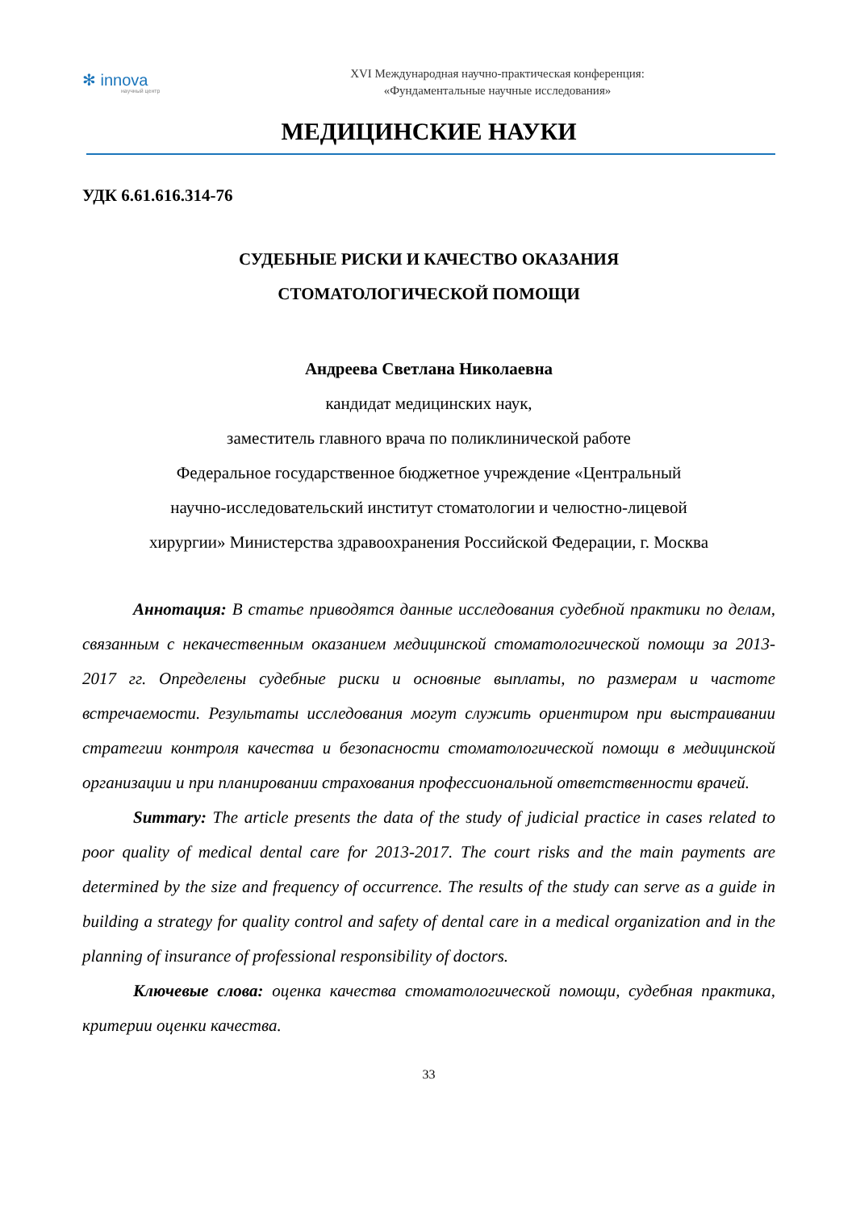✻ innova
научный центр
XVI Международная научно-практическая конференция:
«Фундаментальные научные исследования»
МЕДИЦИНСКИЕ НАУКИ
УДК 6.61.616.314-76
СУДЕБНЫЕ РИСКИ И КАЧЕСТВО ОКАЗАНИЯ
СТОМАТОЛОГИЧЕСКОЙ ПОМОЩИ
Андреева Светлана Николаевна
кандидат медицинских наук,
заместитель главного врача по поликлинической работе
Федеральное государственное бюджетное учреждение «Центральный
научно-исследовательский институт стоматологии и челюстно-лицевой
хирургии» Министерства здравоохранения Российской Федерации, г. Москва
Аннотация: В статье приводятся данные исследования судебной практики по делам, связанным с некачественным оказанием медицинской стоматологической помощи за 2013-2017 гг. Определены судебные риски и основные выплаты, по размерам и частоте встречаемости. Результаты исследования могут служить ориентиром при выстраивании стратегии контроля качества и безопасности стоматологической помощи в медицинской организации и при планировании страхования профессиональной ответственности врачей.
Summary: The article presents the data of the study of judicial practice in cases related to poor quality of medical dental care for 2013-2017. The court risks and the main payments are determined by the size and frequency of occurrence. The results of the study can serve as a guide in building a strategy for quality control and safety of dental care in a medical organization and in the planning of insurance of professional responsibility of doctors.
Ключевые слова: оценка качества стоматологической помощи, судебная практика, критерии оценки качества.
33